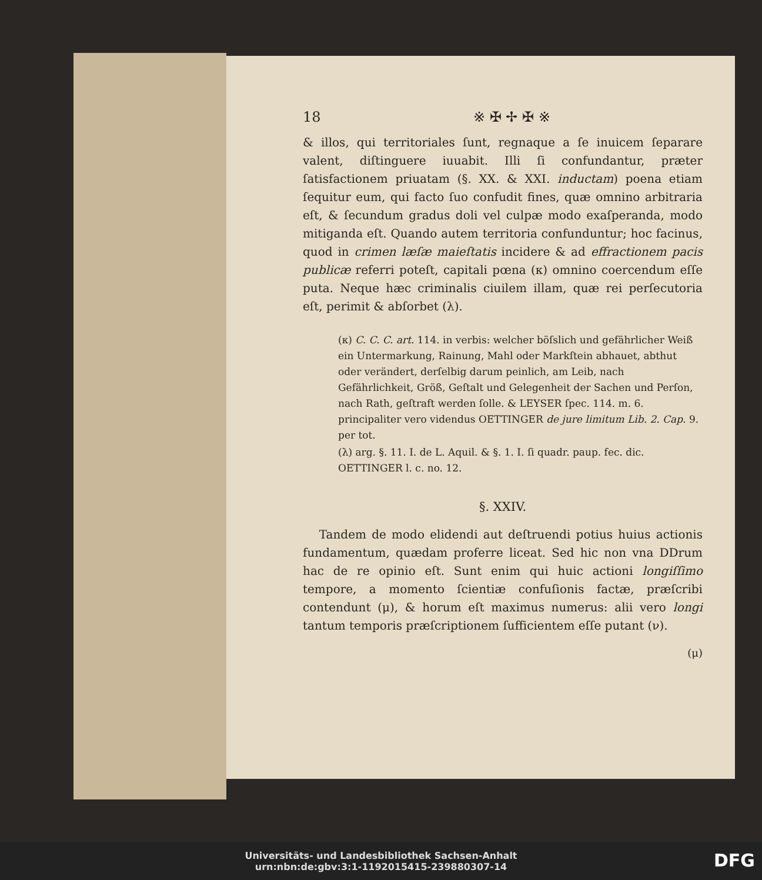18 ※ ✠ ✢ ✠ ※
& illos, qui territoriales ſunt, regnaque a ſe inuicem ſeparare valent, diſtinguere iuuabit. Illi ſi confundantur, præter ſatisfactionem priuatam (§. XX. & XXI. inductam) poena etiam ſequitur eum, qui facto ſuo confudit fines, quæ omnino arbitraria eſt, & ſecundum gradus doli vel culpæ modo exaſperanda, modo mitiganda eſt. Quando autem territoria confunduntur; hoc facinus, quod in crimen læſæ maieſtatis incidere & ad effractionem pacis publicæ referri poteſt, capitali pœna (κ) omnino coercendum eſſe puta. Neque hæc criminalis ciuilem illam, quæ rei perſecutoria eſt, perimit & abſorbet (λ).
(κ) C. C. C. art. 114. in verbis: welcher böſslich und gefährlicher Weiß ein Untermarkung, Rainung, Mahl oder Markſtein abhauet, abthut oder verändert, derſelbig darum peinlich, am Leib, nach Gefährlichkeit, Größ, Geſtalt und Gelegenheit der Sachen und Perſon, nach Rath, geſtraft werden ſolle. & LEYSER ſpec. 114. m. 6. principaliter vero videndus OETTINGER de jure limitum Lib. 2. Cap. 9. per tot.
(λ) arg. §. 11. I. de L. Aquil. & §. 1. I. ſi quadr. paup. fec. dic. OETTINGER l. c. no. 12.
§. XXIV.
Tandem de modo elidendi aut deſtruendi potius huius actionis fundamentum, quædam proferre liceat. Sed hic non vna DDrum hac de re opinio eſt. Sunt enim qui huic actioni longiſſimo tempore, a momento ſcientiæ confuſionis factæ, præſcribi contendunt (μ), & horum eſt maximus numerus: alii vero longi tantum temporis præſcriptionem ſufficientem eſſe putant (ν).
(μ)
Universitäts- und Landesbibliothek Sachsen-Anhalt
urn:nbn:de:gbv:3:1-1192015415-239880307-14
DFG